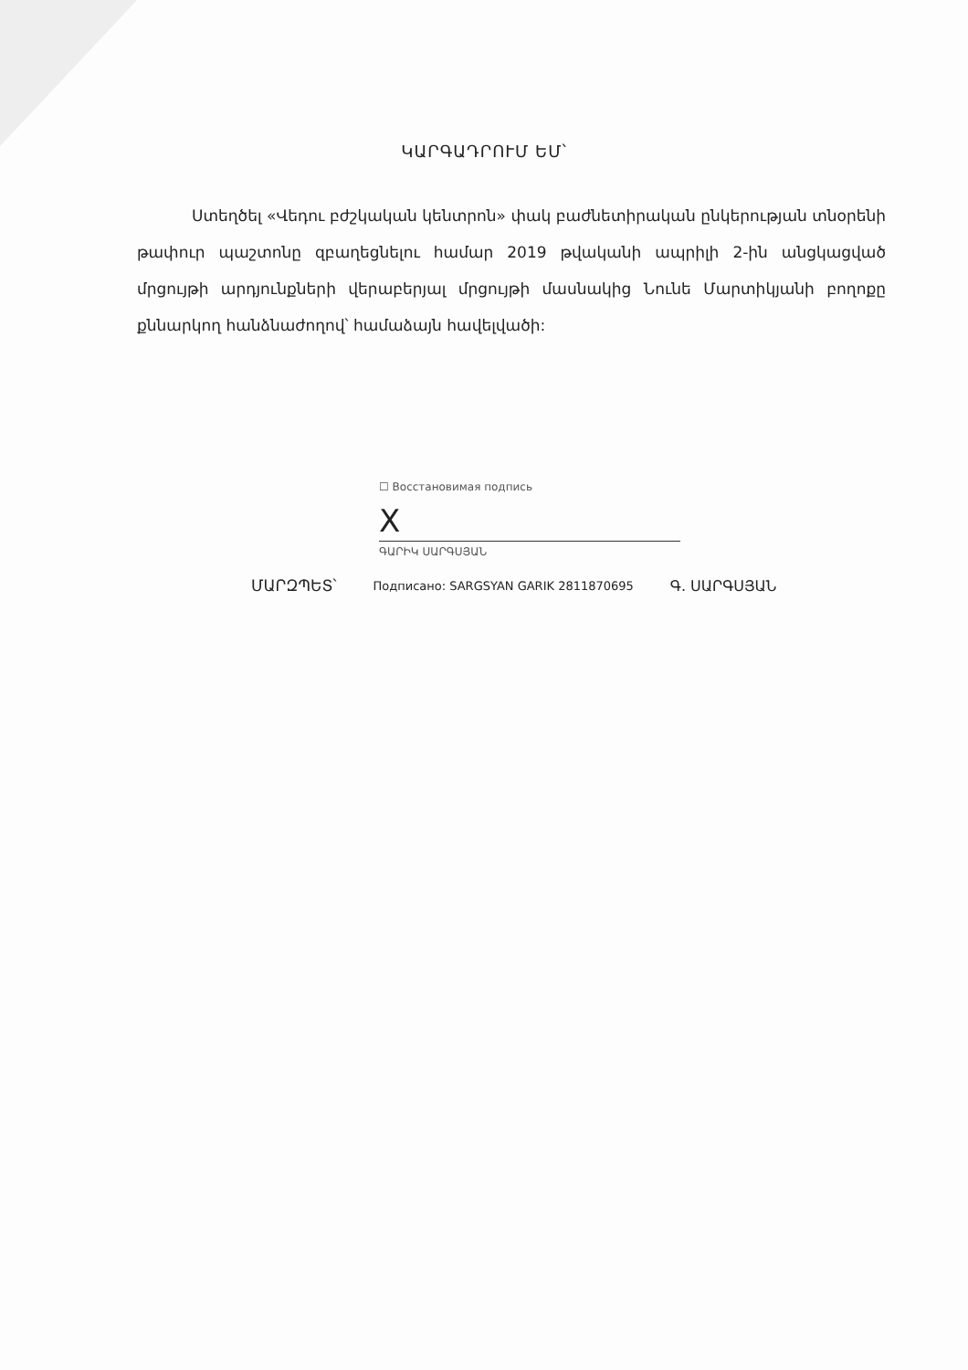ԿԱՐԳԱԴՐՈՒՄ ԵՄ՝
Ստեղծել «Վեդու բժշկական կենտրոն» փակ բաժնետիրական ընկերության տնօրենի թափուր պաշտոնը զբաղեցնելու համար 2019 թվականի ապրիլի 2-ին անցկացված մրցույթի արդյունքների վերաբերյալ մրցույթի մասնակից Նունե Մարտիկյանի բողոքը քննարկող հանձնաժողով՝ համաձայն հավելվածի:
☐ Восстановимая подпись
X
ԳԱՐԻԿ ՍԱՐԳՍՅԱՆ
ՄԱՐԶՊԵՏ՝ Подписано: SARGSYAN GARIK 2811870695 Գ. ՍԱՐԳՍՅԱՆ